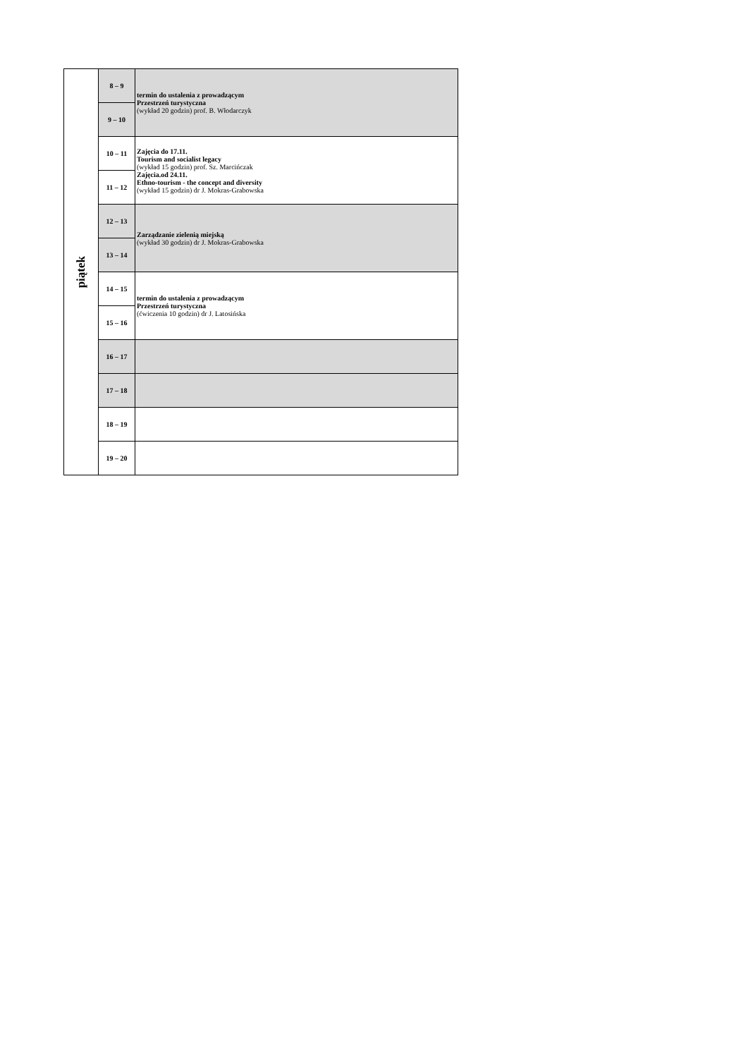| piątek | 8 – 9 | termin do ustalenia z prowadzącym Przestrzeń turystyczna (wykład 20 godzin) prof. B. Włodarczyk |
| | 9 – 10 | |
| | 10 – 11 | Zajęcia do 17.11. Tourism and socialist legacy (wykład 15 godzin) prof. Sz. Marcińczak Zajęcia.od 24.11. Ethno-tourism - the concept and diversity (wykład 15 godzin) dr J. Mokras-Grabowska |
| | 11 – 12 | |
| | 12 – 13 | Zarządzanie zielenią miejską (wykład 30 godzin) dr J. Mokras-Grabowska |
| | 13 – 14 | |
| | 14 – 15 | termin do ustalenia z prowadzącym Przestrzeń turystyczna (ćwiczenia 10 godzin) dr J. Latosińska |
| | 15 – 16 | |
| | 16 – 17 | |
| | 17 – 18 | |
| | 18 – 19 | |
| | 19 – 20 | |